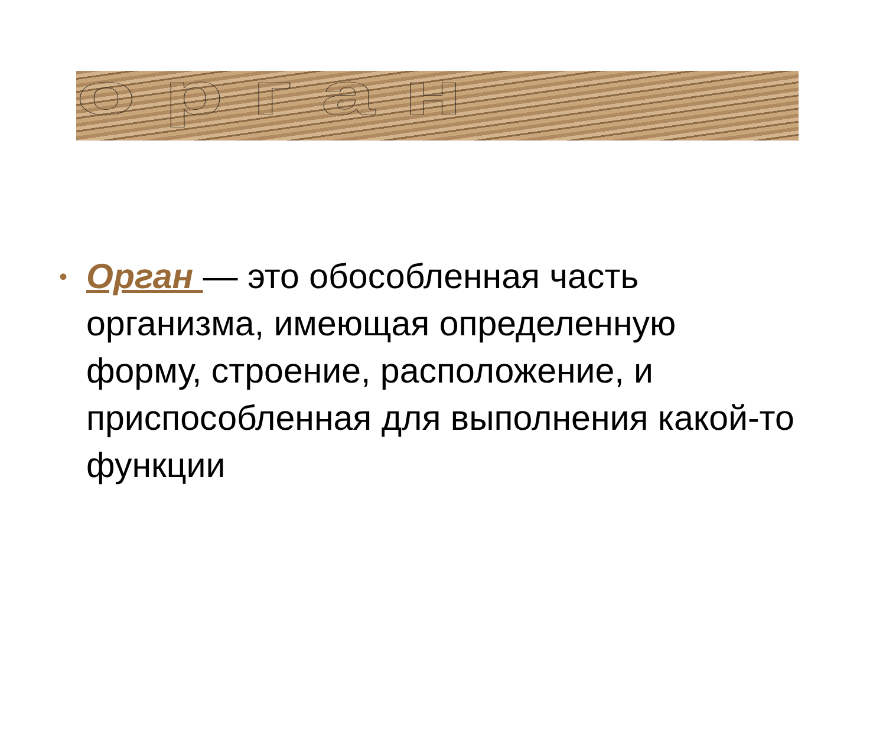орган
•
Орган — это обособленная часть организма, имеющая определенную форму, строение, расположение, и приспособленная для выполнения какой-то функции